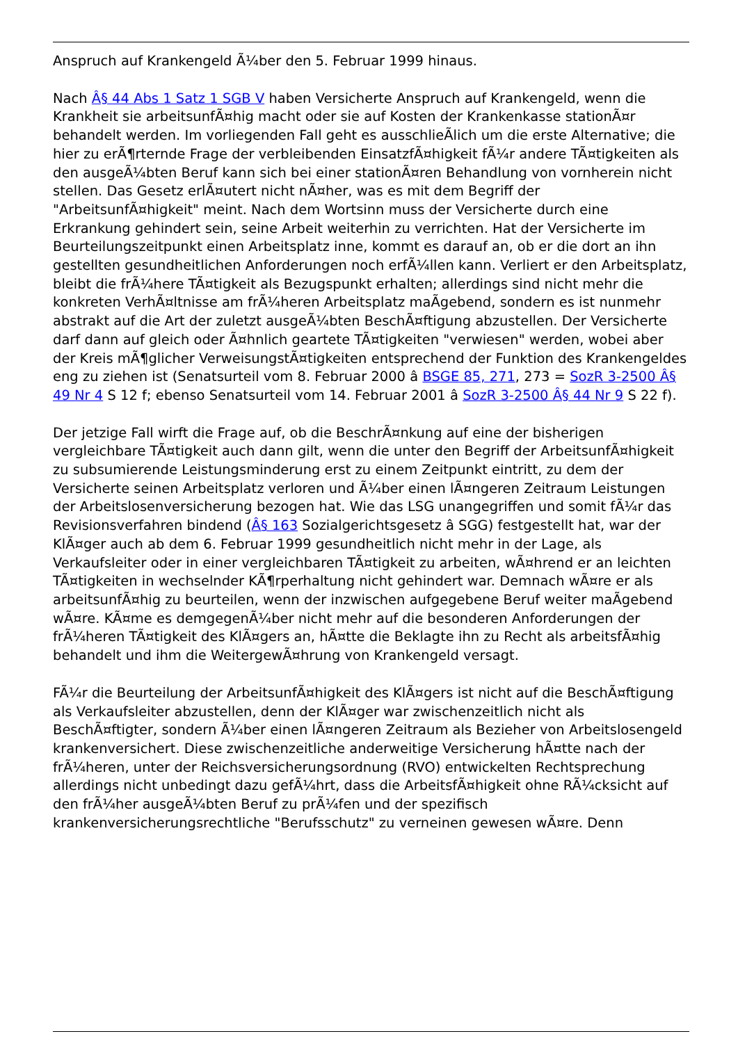Anspruch auf Krankengeld Ã¼ber den 5. Februar 1999 hinaus.
Nach Â§ 44 Abs 1 Satz 1 SGB V haben Versicherte Anspruch auf Krankengeld, wenn die Krankheit sie arbeitsunfÃ¤hig macht oder sie auf Kosten der Krankenkasse stationÃ¤r behandelt werden. Im vorliegenden Fall geht es ausschlieÃlich um die erste Alternative; die hier zu erÃ¶rternde Frage der verbleibenden EinsatzfÃ¤higkeit fÃ¼r andere TÃ¤tigkeiten als den ausgeÃ¼bten Beruf kann sich bei einer stationÃ¤ren Behandlung von vornherein nicht stellen. Das Gesetz erlÃ¤utert nicht nÃ¤her, was es mit dem Begriff der "ArbeitsunfÃ¤higkeit" meint. Nach dem Wortsinn muss der Versicherte durch eine Erkrankung gehindert sein, seine Arbeit weiterhin zu verrichten. Hat der Versicherte im Beurteilungszeitpunkt einen Arbeitsplatz inne, kommt es darauf an, ob er die dort an ihn gestellten gesundheitlichen Anforderungen noch erfÃ¼llen kann. Verliert er den Arbeitsplatz, bleibt die frÃ¼here TÃ¤tigkeit als Bezugspunkt erhalten; allerdings sind nicht mehr die konkreten VerhÃ¤ltnisse am frÃ¼heren Arbeitsplatz maÃgebend, sondern es ist nunmehr abstrakt auf die Art der zuletzt ausgeÃ¼bten BeschÃ¤ftigung abzustellen. Der Versicherte darf dann auf gleich oder Ã¤hnlich geartete TÃ¤tigkeiten "verwiesen" werden, wobei aber der Kreis mÃ¶glicher VerweisungstÃ¤tigkeiten entsprechend der Funktion des Krankengeldes eng zu ziehen ist (Senatsurteil vom 8. Februar 2000 â BSGE 85, 271, 273 = SozR 3-2500 Â§ 49 Nr 4 S 12 f; ebenso Senatsurteil vom 14. Februar 2001 â SozR 3-2500 Â§ 44 Nr 9 S 22 f).
Der jetzige Fall wirft die Frage auf, ob die BeschrÃ¤nkung auf eine der bisherigen vergleichbare TÃ¤tigkeit auch dann gilt, wenn die unter den Begriff der ArbeitsunfÃ¤higkeit zu subsumierende Leistungsminderung erst zu einem Zeitpunkt eintritt, zu dem der Versicherte seinen Arbeitsplatz verloren und Ã¼ber einen lÃ¤ngeren Zeitraum Leistungen der Arbeitslosenversicherung bezogen hat. Wie das LSG unangegriffen und somit fÃ¼r das Revisionsverfahren bindend (Â§ 163 Sozialgerichtsgesetz â SGG) festgestellt hat, war der KlÃ¤ger auch ab dem 6. Februar 1999 gesundheitlich nicht mehr in der Lage, als Verkaufsleiter oder in einer vergleichbaren TÃ¤tigkeit zu arbeiten, wÃ¤hrend er an leichten TÃ¤tigkeiten in wechselnder KÃ¶rperhaltung nicht gehindert war. Demnach wÃ¤re er als arbeitsunfÃ¤hig zu beurteilen, wenn der inzwischen aufgegebene Beruf weiter maÃgebend wÃ¤re. KÃ¤me es demgegenÃ¼ber nicht mehr auf die besonderen Anforderungen der frÃ¼heren TÃ¤tigkeit des KlÃ¤gers an, hÃ¤tte die Beklagte ihn zu Recht als arbeitsfÃ¤hig behandelt und ihm die WeitergewÃ¤hrung von Krankengeld versagt.
FÃ¼r die Beurteilung der ArbeitsunfÃ¤higkeit des KlÃ¤gers ist nicht auf die BeschÃ¤ftigung als Verkaufsleiter abzustellen, denn der KlÃ¤ger war zwischenzeitlich nicht als BeschÃ¤ftigter, sondern Ã¼ber einen lÃ¤ngeren Zeitraum als Bezieher von Arbeitslosengeld krankenversichert. Diese zwischenzeitliche anderweitige Versicherung hÃ¤tte nach der frÃ¼heren, unter der Reichsversicherungsordnung (RVO) entwickelten Rechtsprechung allerdings nicht unbedingt dazu gefÃ¼hrt, dass die ArbeitsfÃ¤higkeit ohne RÃ¼cksicht auf den frÃ¼her ausgeÃ¼bten Beruf zu prÃ¼fen und der spezifisch krankenversicherungsrechtliche "Berufsschutz" zu verneinen gewesen wÃ¤re. Denn